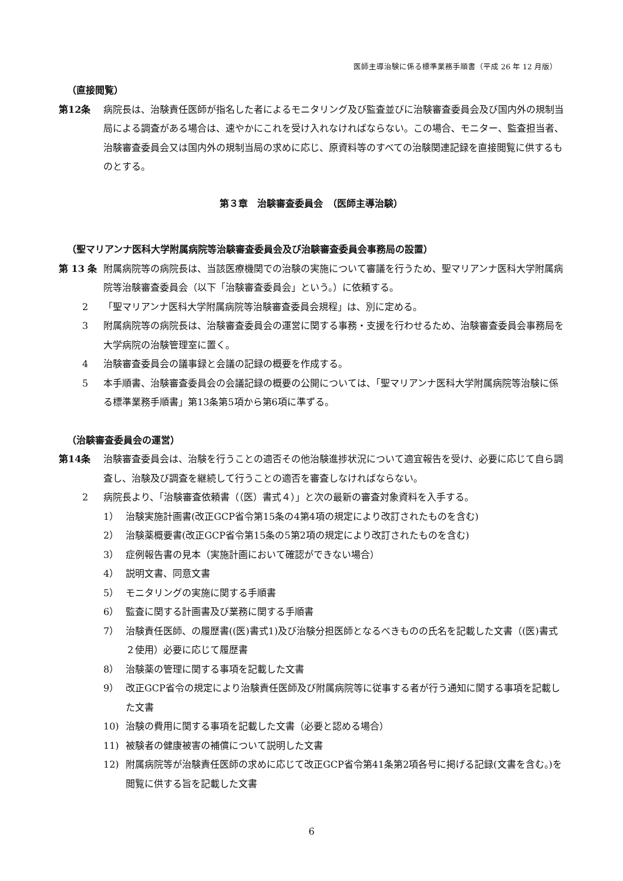医師主導治験に係る標準業務手順書（平成 26 年 12 月版）
（直接閲覧）
第12条 病院長は、治験責任医師が指名した者によるモニタリング及び監査並びに治験審査委員会及び国内外の規制当局による調査がある場合は、速やかにこれを受け入れなければならない。この場合、モニター、監査担当者、治験審査委員会又は国内外の規制当局の求めに応じ、原資料等のすべての治験関連記録を直接閲覧に供するものとする。
第３章　治験審査委員会　（医師主導治験）
（聖マリアンナ医科大学附属病院等治験審査委員会及び治験審査委員会事務局の設置）
第 13 条 附属病院等の病院長は、当該医療機関での治験の実施について審議を行うため、聖マリアンナ医科大学附属病院等治験審査委員会（以下「治験審査委員会」という。）に依頼する。
2 「聖マリアンナ医科大学附属病院等治験審査委員会規程」は、別に定める。
3 附属病院等の病院長は、治験審査委員会の運営に関する事務・支援を行わせるため、治験審査委員会事務局を大学病院の治験管理室に置く。
4 治験審査委員会の議事録と会議の記録の概要を作成する。
5 本手順書、治験審査委員会の会議記録の概要の公開については、「聖マリアンナ医科大学附属病院等治験に係る標準業務手順書」第13条第5項から第6項に準ずる。
（治験審査委員会の運営）
第14条 治験審査委員会は、治験を行うことの適否その他治験進捗状況について適宜報告を受け、必要に応じて自ら調査し、治験及び調査を継続して行うことの適否を審査しなければならない。
2 病院長より、「治験審査依頼書（（医）書式４）」と次の最新の審査対象資料を入手する。
1） 治験実施計画書(改正GCP省令第15条の4第4項の規定により改訂されたものを含む)
2） 治験薬概要書(改正GCP省令第15条の5第2項の規定により改訂されたものを含む)
3） 症例報告書の見本（実施計画において確認ができない場合）
4） 説明文書、同意文書
5） モニタリングの実施に関する手順書
6） 監査に関する計画書及び業務に関する手順書
7） 治験責任医師、の履歴書((医)書式1)及び治験分担医師となるべきものの氏名を記載した文書（(医)書式２使用）必要に応じて履歴書
8） 治験薬の管理に関する事項を記載した文書
9） 改正GCP省令の規定により治験責任医師及び附属病院等に従事する者が行う通知に関する事項を記載した文書
10) 治験の費用に関する事項を記載した文書（必要と認める場合）
11) 被験者の健康被害の補償について説明した文書
12) 附属病院等が治験責任医師の求めに応じて改正GCP省令第41条第2項各号に掲げる記録(文書を含む。)を閲覧に供する旨を記載した文書
6